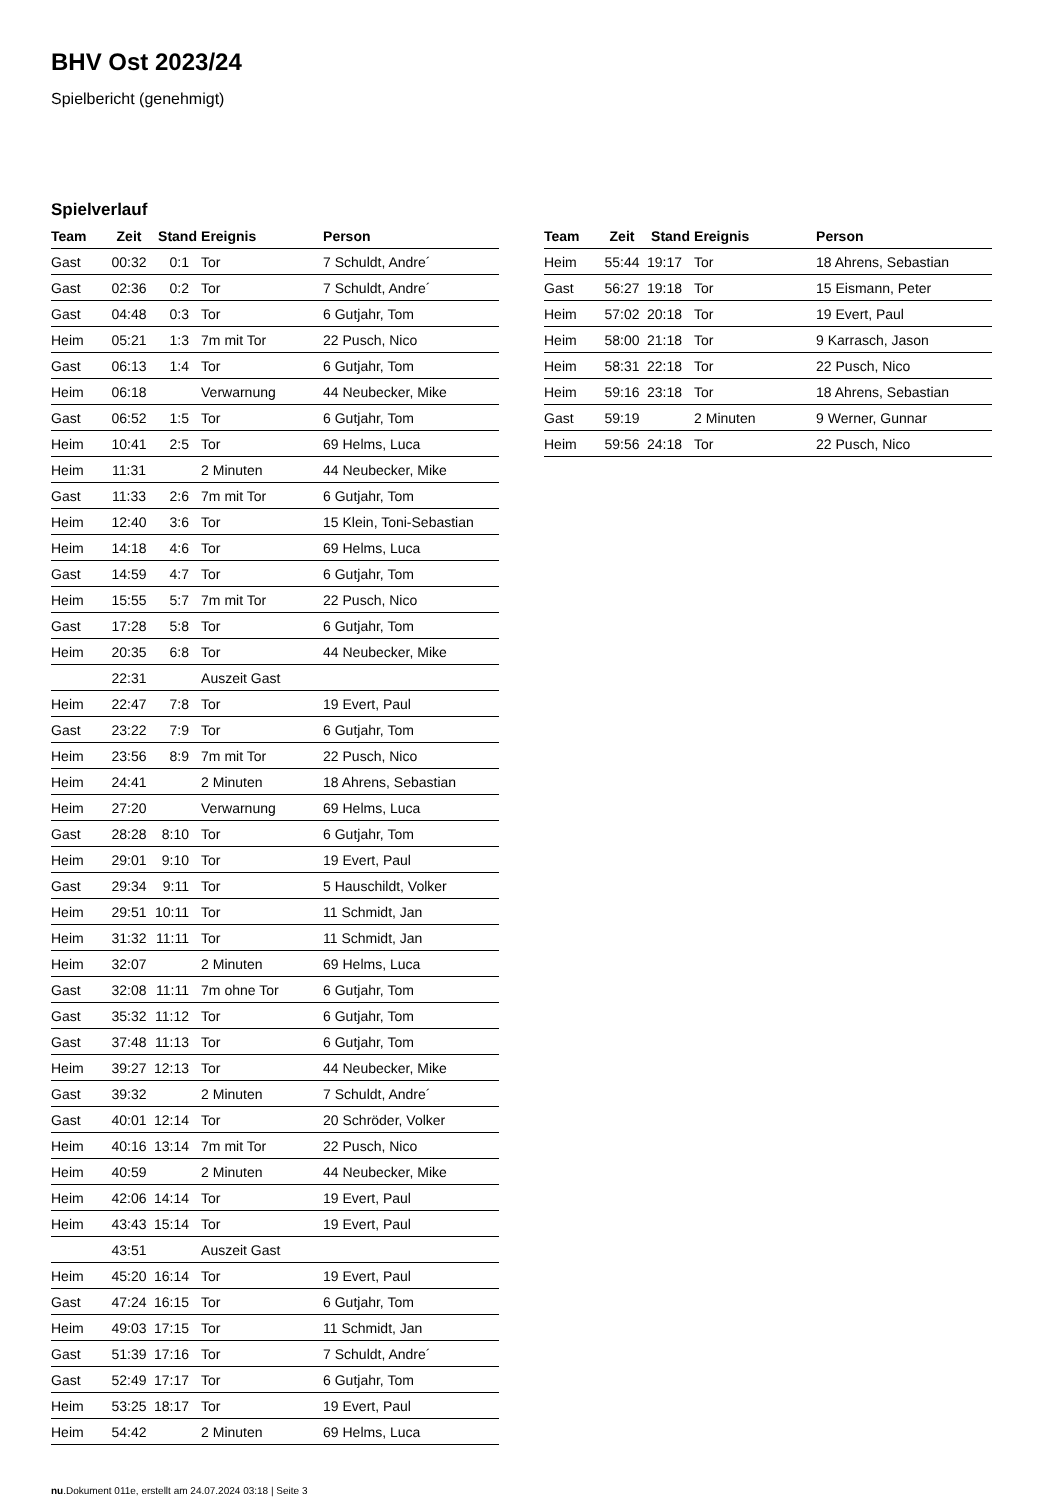BHV Ost 2023/24
Spielbericht (genehmigt)
Spielverlauf
| Team | Zeit | Stand | Ereignis | Person |
| --- | --- | --- | --- | --- |
| Gast | 00:32 | 0:1 | Tor | 7 Schuldt, Andre´ |
| Gast | 02:36 | 0:2 | Tor | 7 Schuldt, Andre´ |
| Gast | 04:48 | 0:3 | Tor | 6 Gutjahr, Tom |
| Heim | 05:21 | 1:3 | 7m mit Tor | 22 Pusch, Nico |
| Gast | 06:13 | 1:4 | Tor | 6 Gutjahr, Tom |
| Heim | 06:18 | | Verwarnung | 44 Neubecker, Mike |
| Gast | 06:52 | 1:5 | Tor | 6 Gutjahr, Tom |
| Heim | 10:41 | 2:5 | Tor | 69 Helms, Luca |
| Heim | 11:31 | | 2 Minuten | 44 Neubecker, Mike |
| Gast | 11:33 | 2:6 | 7m mit Tor | 6 Gutjahr, Tom |
| Heim | 12:40 | 3:6 | Tor | 15 Klein, Toni-Sebastian |
| Heim | 14:18 | 4:6 | Tor | 69 Helms, Luca |
| Gast | 14:59 | 4:7 | Tor | 6 Gutjahr, Tom |
| Heim | 15:55 | 5:7 | 7m mit Tor | 22 Pusch, Nico |
| Gast | 17:28 | 5:8 | Tor | 6 Gutjahr, Tom |
| Heim | 20:35 | 6:8 | Tor | 44 Neubecker, Mike |
| | 22:31 | | Auszeit Gast | |
| Heim | 22:47 | 7:8 | Tor | 19 Evert, Paul |
| Gast | 23:22 | 7:9 | Tor | 6 Gutjahr, Tom |
| Heim | 23:56 | 8:9 | 7m mit Tor | 22 Pusch, Nico |
| Heim | 24:41 | | 2 Minuten | 18 Ahrens, Sebastian |
| Heim | 27:20 | | Verwarnung | 69 Helms, Luca |
| Gast | 28:28 | 8:10 | Tor | 6 Gutjahr, Tom |
| Heim | 29:01 | 9:10 | Tor | 19 Evert, Paul |
| Gast | 29:34 | 9:11 | Tor | 5 Hauschildt, Volker |
| Heim | 29:51 | 10:11 | Tor | 11 Schmidt, Jan |
| Heim | 31:32 | 11:11 | Tor | 11 Schmidt, Jan |
| Heim | 32:07 | | 2 Minuten | 69 Helms, Luca |
| Gast | 32:08 | 11:11 | 7m ohne Tor | 6 Gutjahr, Tom |
| Gast | 35:32 | 11:12 | Tor | 6 Gutjahr, Tom |
| Gast | 37:48 | 11:13 | Tor | 6 Gutjahr, Tom |
| Heim | 39:27 | 12:13 | Tor | 44 Neubecker, Mike |
| Gast | 39:32 | | 2 Minuten | 7 Schuldt, Andre´ |
| Gast | 40:01 | 12:14 | Tor | 20 Schröder, Volker |
| Heim | 40:16 | 13:14 | 7m mit Tor | 22 Pusch, Nico |
| Heim | 40:59 | | 2 Minuten | 44 Neubecker, Mike |
| Heim | 42:06 | 14:14 | Tor | 19 Evert, Paul |
| Heim | 43:43 | 15:14 | Tor | 19 Evert, Paul |
| | 43:51 | | Auszeit Gast | |
| Heim | 45:20 | 16:14 | Tor | 19 Evert, Paul |
| Gast | 47:24 | 16:15 | Tor | 6 Gutjahr, Tom |
| Heim | 49:03 | 17:15 | Tor | 11 Schmidt, Jan |
| Gast | 51:39 | 17:16 | Tor | 7 Schuldt, Andre´ |
| Gast | 52:49 | 17:17 | Tor | 6 Gutjahr, Tom |
| Heim | 53:25 | 18:17 | Tor | 19 Evert, Paul |
| Heim | 54:42 | | 2 Minuten | 69 Helms, Luca |
| Team | Zeit | Stand | Ereignis | Person |
| --- | --- | --- | --- | --- |
| Heim | 55:44 | 19:17 | Tor | 18 Ahrens, Sebastian |
| Gast | 56:27 | 19:18 | Tor | 15 Eismann, Peter |
| Heim | 57:02 | 20:18 | Tor | 19 Evert, Paul |
| Heim | 58:00 | 21:18 | Tor | 9 Karrasch, Jason |
| Heim | 58:31 | 22:18 | Tor | 22 Pusch, Nico |
| Heim | 59:16 | 23:18 | Tor | 18 Ahrens, Sebastian |
| Gast | 59:19 | | 2 Minuten | 9 Werner, Gunnar |
| Heim | 59:56 | 24:18 | Tor | 22 Pusch, Nico |
nu.Dokument 011e, erstellt am 24.07.2024 03:18 | Seite 3